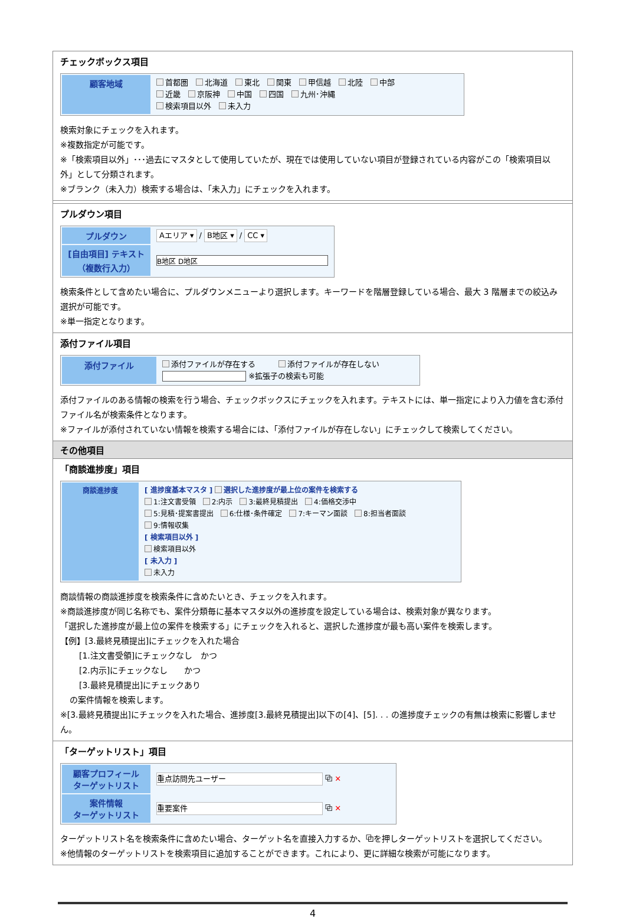チェックボックス項目
| 顧客地域 | 首都圏 北海道 東北 関東 甲信越 北陸 中部 近畿 京阪神 中国 四国 九州･沖縄 検索項目以外 未入力 |
検索対象にチェックを入れます。
※複数指定が可能です。
※「検索項目以外」･･･過去にマスタとして使用していたが、現在では使用していない項目が登録されている内容がこの「検索項目以外」として分類されます。
※ブランク（未入力）検索する場合は、「未入力」にチェックを入れます。
プルダウン項目
| プルダウン | Aエリア ▾ / B地区 ▾ / CC ▾ |
| [自由項目] テキスト （複数行入力） | B地区 D地区 |
検索条件として含めたい場合に、プルダウンメニューより選択します。キーワードを階層登録している場合、最大 3 階層までの絞込み選択が可能です。
※単一指定となります。
添付ファイル項目
| 添付ファイル | 添付ファイルが存在する 添付ファイルが存在しない ※拡張子の検索も可能 |
添付ファイルのある情報の検索を行う場合、チェックボックスにチェックを入れます。テキストには、単一指定により入力値を含む添付ファイル名が検索条件となります。
※ファイルが添付されていない情報を検索する場合には、「添付ファイルが存在しない」にチェックして検索してください。
その他項目
「商談進捗度」項目
| 商談進捗度 | [ 進捗度基本マスタ ] 選択した進捗度が最上位の案件を検索する 1:注文書受領 2:内示 3:最終見積提出 4:価格交渉中 5:見積･提案書提出 6:仕様･条件確定 7:キーマン面談 8:担当者面談 9:情報収集 [ 検索項目以外 ] 検索項目以外 [ 未入力 ] 未入力 |
商談情報の商談進捗度を検索条件に含めたいとき、チェックを入れます。
※商談進捗度が同じ名称でも、案件分類毎に基本マスタ以外の進捗度を設定している場合は、検索対象が異なります。
「選択した進捗度が最上位の案件を検索する」にチェックを入れると、選択した進捗度が最も高い案件を検索します。
【例】[3.最終見積提出]にチェックを入れた場合
[1.注文書受領]にチェックなし　かつ
[2.内示]にチェックなし　　かつ
[3.最終見積提出]にチェックあり
の案件情報を検索します。
※[3.最終見積提出]にチェックを入れた場合、進捗度[3.最終見積提出]以下の[4]、[5]. . . の進捗度チェックの有無は検索に影響しません。
「ターゲットリスト」項目
| 顧客プロフィール ターゲットリスト | 重点訪問先ユーザー ⧉ ✕ |
| 案件情報 ターゲットリスト | 重要案件 ⧉ ✕ |
ターゲットリスト名を検索条件に含めたい場合、ターゲット名を直接入力するか、⧉を押しターゲットリストを選択してください。
※他情報のターゲットリストを検索項目に追加することができます。これにより、更に詳細な検索が可能になります。
4